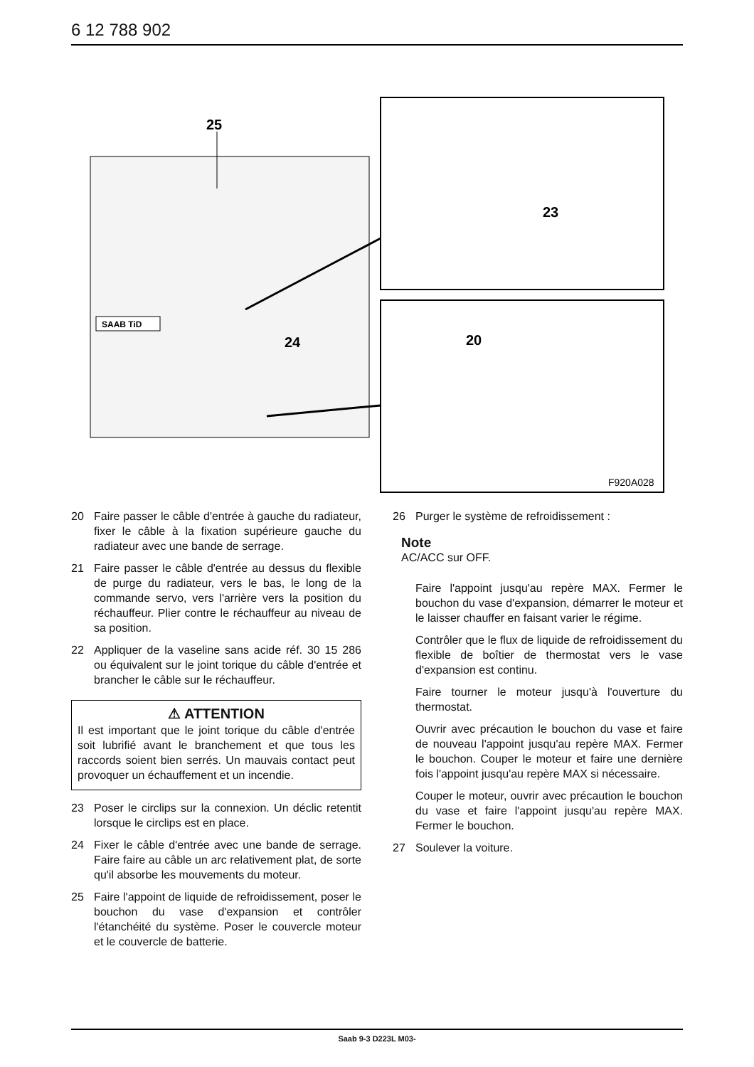6 12 788 902
SAAB TiD
25
24
23
20
F920A028
20 Faire passer le câble d'entrée à gauche du radiateur, fixer le câble à la fixation supérieure gauche du radiateur avec une bande de serrage.
21 Faire passer le câble d'entrée au dessus du flexible de purge du radiateur, vers le bas, le long de la commande servo, vers l'arrière vers la position du réchauffeur. Plier contre le réchauffeur au niveau de sa position.
22 Appliquer de la vaseline sans acide réf. 30 15 286 ou équivalent sur le joint torique du câble d'entrée et brancher le câble sur le réchauffeur.
⚠ ATTENTION
Il est important que le joint torique du câble d'entrée soit lubrifié avant le branchement et que tous les raccords soient bien serrés. Un mauvais contact peut provoquer un échauffement et un incendie.
23 Poser le circlips sur la connexion. Un déclic retentit lorsque le circlips est en place.
24 Fixer le câble d'entrée avec une bande de serrage. Faire faire au câble un arc relativement plat, de sorte qu'il absorbe les mouvements du moteur.
25 Faire l'appoint de liquide de refroidissement, poser le bouchon du vase d'expansion et contrôler l'étanchéité du système. Poser le couvercle moteur et le couvercle de batterie.
26 Purger le système de refroidissement :
Note
AC/ACC sur OFF.
Faire l'appoint jusqu'au repère MAX. Fermer le bouchon du vase d'expansion, démarrer le moteur et le laisser chauffer en faisant varier le régime.
Contrôler que le flux de liquide de refroidissement du flexible de boîtier de thermostat vers le vase d'expansion est continu.
Faire tourner le moteur jusqu'à l'ouverture du thermostat.
Ouvrir avec précaution le bouchon du vase et faire de nouveau l'appoint jusqu'au repère MAX. Fermer le bouchon. Couper le moteur et faire une dernière fois l'appoint jusqu'au repère MAX si nécessaire.
Couper le moteur, ouvrir avec précaution le bouchon du vase et faire l'appoint jusqu'au repère MAX. Fermer le bouchon.
27 Soulever la voiture.
Saab 9-3 D223L M03-